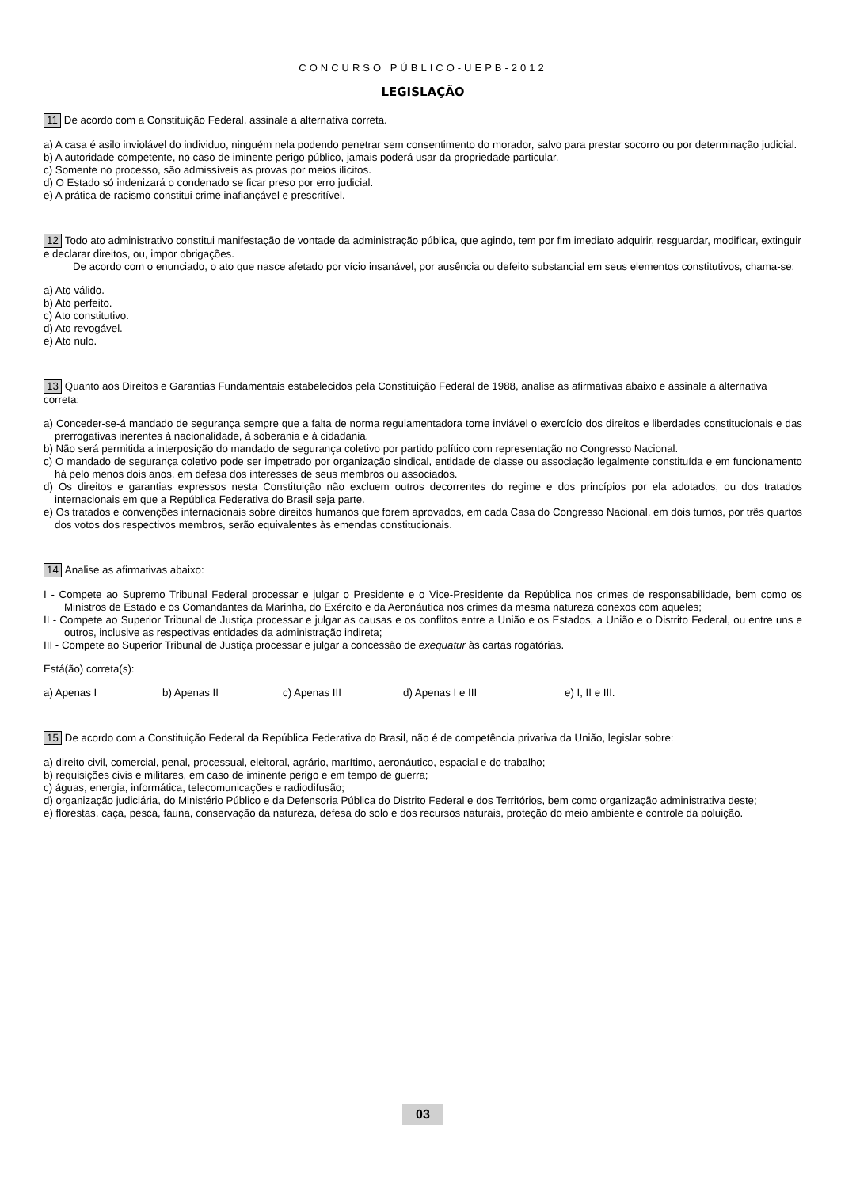CONCURSO PÚBLICO-UEPB-2012
LEGISLAÇÃO
11 De acordo com a Constituição Federal, assinale a alternativa correta.
a) A casa é asilo inviolável do individuo, ninguém nela podendo penetrar sem consentimento do morador, salvo para prestar socorro ou por determinação judicial.
b) A autoridade competente, no caso de iminente perigo público, jamais poderá usar da propriedade particular.
c) Somente no processo, são admissíveis as provas por meios ilícitos.
d) O Estado só indenizará o condenado se ficar preso por erro judicial.
e) A prática de racismo constitui crime inafiançável e prescritível.
12 Todo ato administrativo constitui manifestação de vontade da administração pública, que agindo, tem por fim imediato adquirir, resguardar, modificar, extinguir e declarar direitos, ou, impor obrigações.
De acordo com o enunciado, o ato que nasce afetado por vício insanável, por ausência ou defeito substancial em seus elementos constitutivos, chama-se:
a) Ato válido.
b) Ato perfeito.
c) Ato constitutivo.
d) Ato revogável.
e) Ato nulo.
13 Quanto aos Direitos e Garantias Fundamentais estabelecidos pela Constituição Federal de 1988, analise as afirmativas abaixo e assinale a alternativa correta:
a) Conceder-se-á mandado de segurança sempre que a falta de norma regulamentadora torne inviável o exercício dos direitos e liberdades constitucionais e das prerrogativas inerentes à nacionalidade, à soberania e à cidadania.
b) Não será permitida a interposição do mandado de segurança coletivo por partido político com representação no Congresso Nacional.
c) O mandado de segurança coletivo pode ser impetrado por organização sindical, entidade de classe ou associação legalmente constituída e em funcionamento há pelo menos dois anos, em defesa dos interesses de seus membros ou associados.
d) Os direitos e garantias expressos nesta Constituição não excluem outros decorrentes do regime e dos princípios por ela adotados, ou dos tratados internacionais em que a República Federativa do Brasil seja parte.
e) Os tratados e convenções internacionais sobre direitos humanos que forem aprovados, em cada Casa do Congresso Nacional, em dois turnos, por três quartos dos votos dos respectivos membros, serão equivalentes às emendas constitucionais.
14 Analise as afirmativas abaixo:
I - Compete ao Supremo Tribunal Federal processar e julgar o Presidente e o Vice-Presidente da República nos crimes de responsabilidade, bem como os Ministros de Estado e os Comandantes da Marinha, do Exército e da Aeronáutica nos crimes da mesma natureza conexos com aqueles;
II - Compete ao Superior Tribunal de Justiça processar e julgar as causas e os conflitos entre a União e os Estados, a União e o Distrito Federal, ou entre uns e outros, inclusive as respectivas entidades da administração indireta;
III - Compete ao Superior Tribunal de Justiça processar e julgar a concessão de exequatur às cartas rogatórias.
Está(ão) correta(s):
a) Apenas I b) Apenas II c) Apenas III d) Apenas I e III e) I, II e III.
15 De acordo com a Constituição Federal da República Federativa do Brasil, não é de competência privativa da União, legislar sobre:
a) direito civil, comercial, penal, processual, eleitoral, agrário, marítimo, aeronáutico, espacial e do trabalho;
b) requisições civis e militares, em caso de iminente perigo e em tempo de guerra;
c) águas, energia, informática, telecomunicações e radiodifusão;
d) organização judiciária, do Ministério Público e da Defensoria Pública do Distrito Federal e dos Territórios, bem como organização administrativa deste;
e) florestas, caça, pesca, fauna, conservação da natureza, defesa do solo e dos recursos naturais, proteção do meio ambiente e controle da poluição.
03